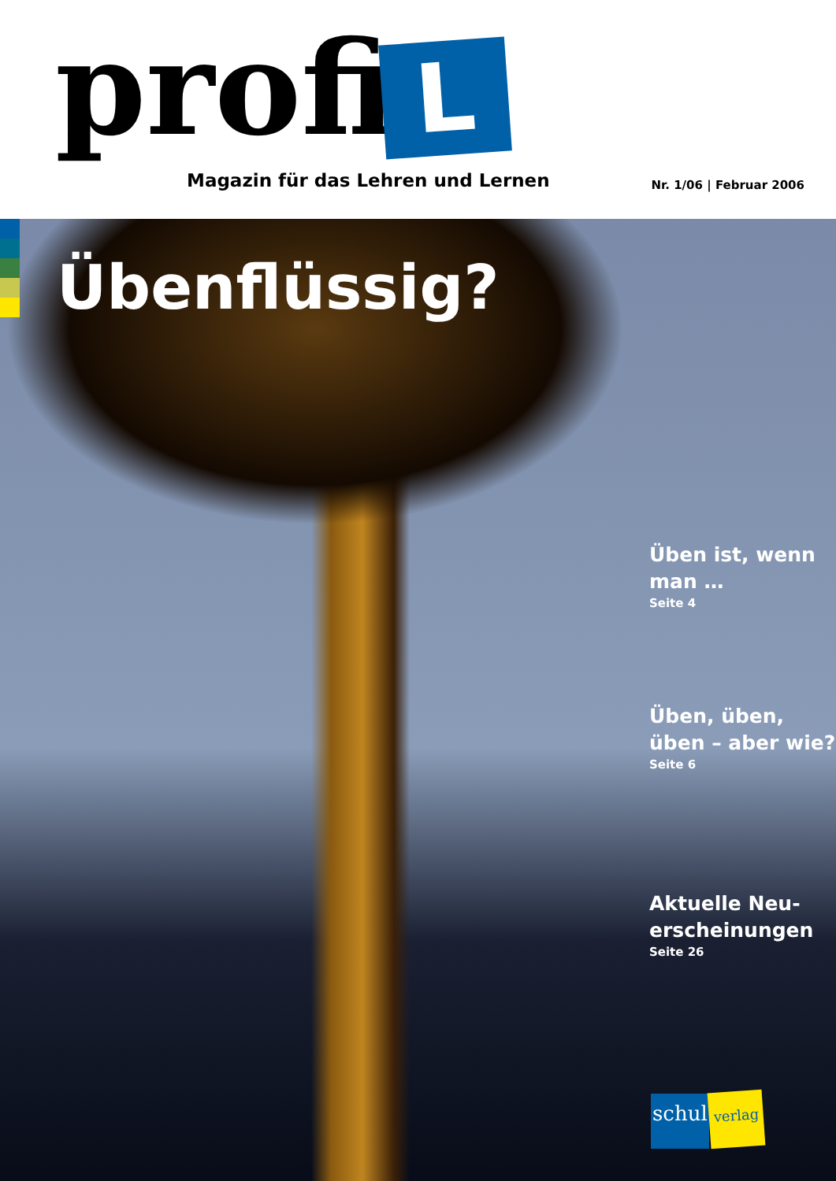profi L
Magazin für das Lehren und Lernen
Nr. 1/06 | Februar 2006
Übenflüssig?
Üben ist, wenn man …
Seite 4
Üben, üben, üben – aber wie?
Seite 6
Aktuelle Neu-erscheinungen
Seite 26
schul verlag